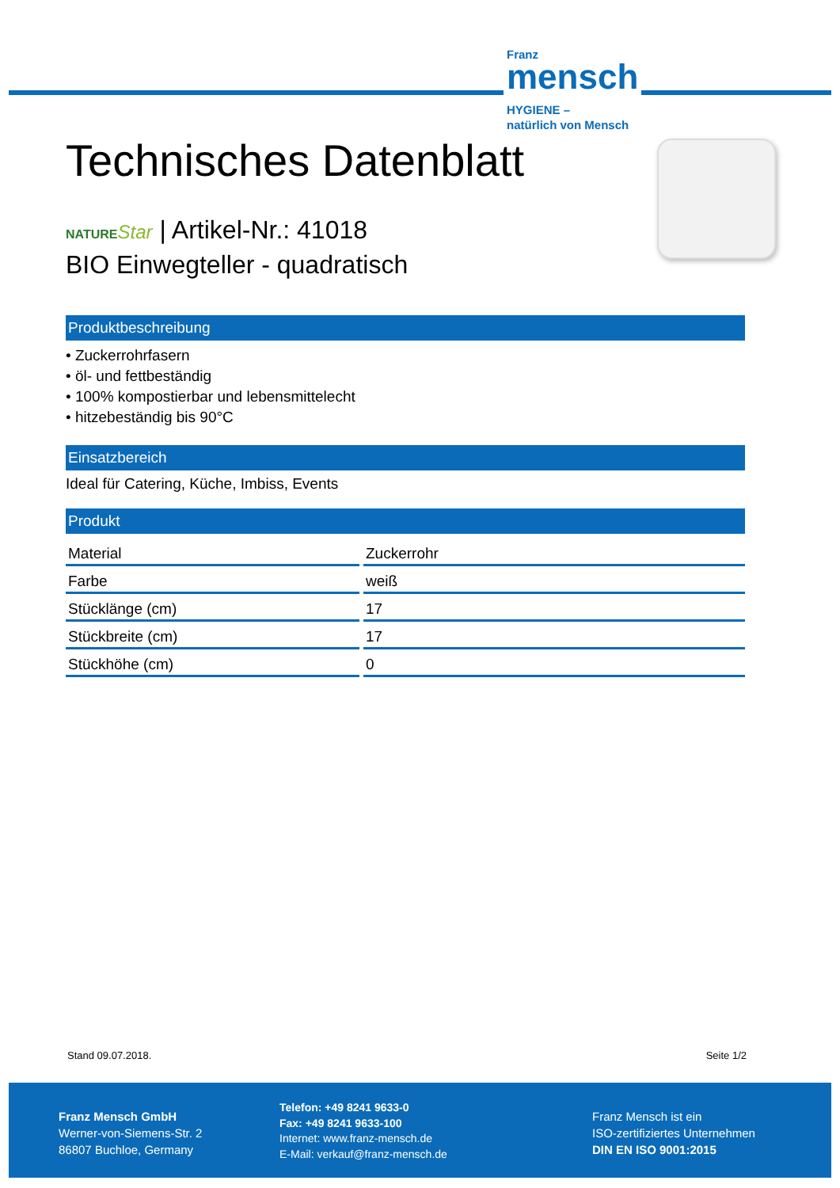Franz
mensch
HYGIENE –
natürlich von Mensch
Technisches Datenblatt
NATURE Star | Artikel-Nr.: 41018
BIO Einwegteller - quadratisch
Produktbeschreibung
• Zuckerrohrfasern
• öl- und fettbeständig
• 100% kompostierbar und lebensmittelecht
• hitzebeständig bis 90°C
Einsatzbereich
Ideal für Catering, Küche, Imbiss, Events
Produkt
| Material | Zuckerrohr |
| Farbe | weiß |
| Stücklänge (cm) | 17 |
| Stückbreite (cm) | 17 |
| Stückhöhe (cm) | 0 |
Stand 09.07.2018. Seite 1/2
Franz Mensch GmbH
Werner-von-Siemens-Str. 2
86807 Buchloe, Germany
Telefon: +49 8241 9633-0
Fax: +49 8241 9633-100
Internet: www.franz-mensch.de
E-Mail: verkauf@franz-mensch.de
Franz Mensch ist ein
ISO-zertifiziertes Unternehmen
DIN EN ISO 9001:2015